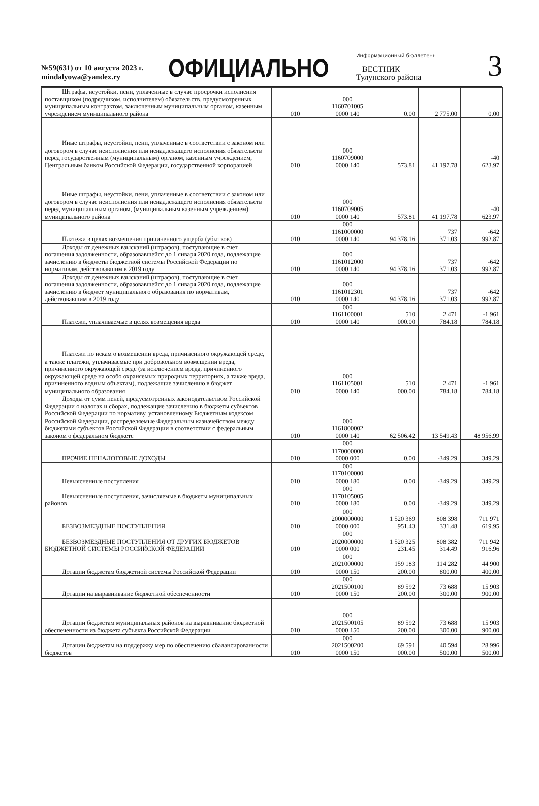№59(631) от 10 августа 2023 г.
mindalyowa@yandex.ry
ОФИЦИАЛЬНО
Информационный бюллетень
ВЕСТНИК
Тулунского района
3
| Штрафы, неустойки, пени, уплаченные в случае просрочки исполнения поставщиком (подрядчиком, исполнителем) обязательств, предусмотренных муниципальным контрактом, заключенным муниципальным органом, казенным учреждением муниципального района | 010 | 000 1160701005 0000 140 | 0.00 | 2 775.00 | 0.00 |
| Иные штрафы, неустойки, пени, уплаченные в соответствии с законом или договором в случае неисполнения или ненадлежащего исполнения обязательств перед государственным (муниципальным) органом, казенным учреждением, Центральным банком Российской Федерации, государственной корпорацией | 010 | 000 1160709000 0000 140 | 573.81 | 41 197.78 | -40 623.97 |
| Иные штрафы, неустойки, пени, уплаченные в соответствии с законом или договором в случае неисполнения или ненадлежащего исполнения обязательств перед муниципальным органом, (муниципальным казенным учреждением) муниципального района | 010 | 000 1160709005 0000 140 | 573.81 | 41 197.78 | -40 623.97 |
| Платежи в целях возмещения причиненного ущерба (убытков) | 010 | 000 1161000000 0000 140 | 94 378.16 | 737 371.03 | -642 992.87 |
| Доходы от денежных взысканий (штрафов), поступающие в счет погашения задолженности, образовавшейся до 1 января 2020 года, подлежащие зачислению в бюджеты бюджетной системы Российской Федерации по нормативам, действовавшим в 2019 году | 010 | 000 1161012000 0000 140 | 94 378.16 | 737 371.03 | -642 992.87 |
| Доходы от денежных взысканий (штрафов), поступающие в счет погашения задолженности, образовавшейся до 1 января 2020 года, подлежащие зачислению в бюджет муниципального образования по нормативам, действовавшим в 2019 году | 010 | 000 1161012301 0000 140 | 94 378.16 | 737 371.03 | -642 992.87 |
| Платежи, уплачиваемые в целях возмещения вреда | 010 | 000 1161100001 0000 140 | 510 000.00 | 2 471 784.18 | -1 961 784.18 |
| Платежи по искам о возмещении вреда, причиненного окружающей среде, а также платежи, уплачиваемые при добровольном возмещении вреда, причиненного окружающей среде (за исключением вреда, причиненного окружающей среде на особо охраняемых природных территориях, а также вреда, причиненного водным объектам), подлежащие зачислению в бюджет муниципального образования | 010 | 000 1161105001 0000 140 | 510 000.00 | 2 471 784.18 | -1 961 784.18 |
| Доходы от сумм пеней, предусмотренных законодательством Российской Федерации о налогах и сборах, подлежащие зачислению в бюджеты субъектов Российской Федерации по нормативу, установленному Бюджетным кодексом Российской Федерации, распределяемые Федеральным казначейством между бюджетами субъектов Российской Федерации в соответствии с федеральным законом о федеральном бюджете | 010 | 000 1161800002 0000 140 | 62 506.42 | 13 549.43 | 48 956.99 |
| ПРОЧИЕ НЕНАЛОГОВЫЕ ДОХОДЫ | 010 | 000 1170000000 0000 000 | 0.00 | -349.29 | 349.29 |
| Невыясненные поступления | 010 | 000 1170100000 0000 180 | 0.00 | -349.29 | 349.29 |
| Невыясненные поступления, зачисляемые в бюджеты муниципальных районов | 010 | 000 1170105005 0000 180 | 0.00 | -349.29 | 349.29 |
| БЕЗВОЗМЕЗДНЫЕ ПОСТУПЛЕНИЯ | 010 | 000 2000000000 0000 000 | 1 520 369 951.43 | 808 398 331.48 | 711 971 619.95 |
| БЕЗВОЗМЕЗДНЫЕ ПОСТУПЛЕНИЯ ОТ ДРУГИХ БЮДЖЕТОВ БЮДЖЕТНОЙ СИСТЕМЫ РОССИЙСКОЙ ФЕДЕРАЦИИ | 010 | 000 2020000000 0000 000 | 1 520 325 231.45 | 808 382 314.49 | 711 942 916.96 |
| Дотации бюджетам бюджетной системы Российской Федерации | 010 | 000 2021000000 0000 150 | 159 183 200.00 | 114 282 800.00 | 44 900 400.00 |
| Дотации на выравнивание бюджетной обеспеченности | 010 | 000 2021500100 0000 150 | 89 592 200.00 | 73 688 300.00 | 15 903 900.00 |
| Дотации бюджетам муниципальных районов на выравнивание бюджетной обеспеченности из бюджета субъекта Российской Федерации | 010 | 000 2021500105 0000 150 | 89 592 200.00 | 73 688 300.00 | 15 903 900.00 |
| Дотации бюджетам на поддержку мер по обеспечению сбалансированности бюджетов | 010 | 000 2021500200 0000 150 | 69 591 000.00 | 40 594 500.00 | 28 996 500.00 |